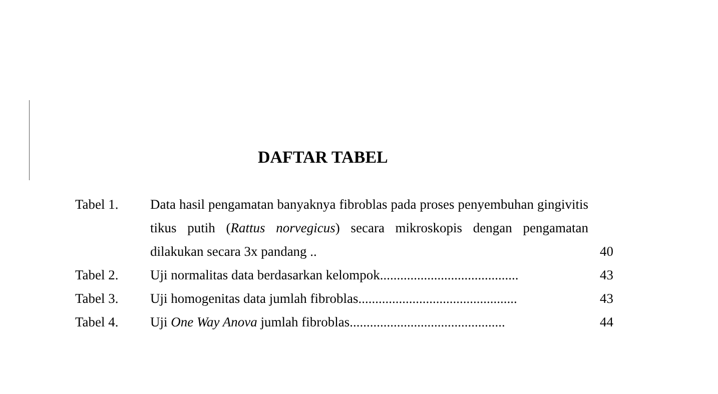DAFTAR TABEL
| Tabel 1. | Data hasil pengamatan banyaknya fibroblas pada proses penyembuhan gingivitis tikus putih ( Rattus norvegicus ) secara mikroskopis dengan pengamatan dilakukan secara 3x pandang .. | 40 |
| Tabel 2. | Uji normalitas data berdasarkan kelompok......................................... | 43 |
| Tabel 3. | Uji homogenitas data jumlah fibroblas............................................... | 43 |
| Tabel 4. | Uji One Way Anova jumlah fibroblas.............................................. | 44 |